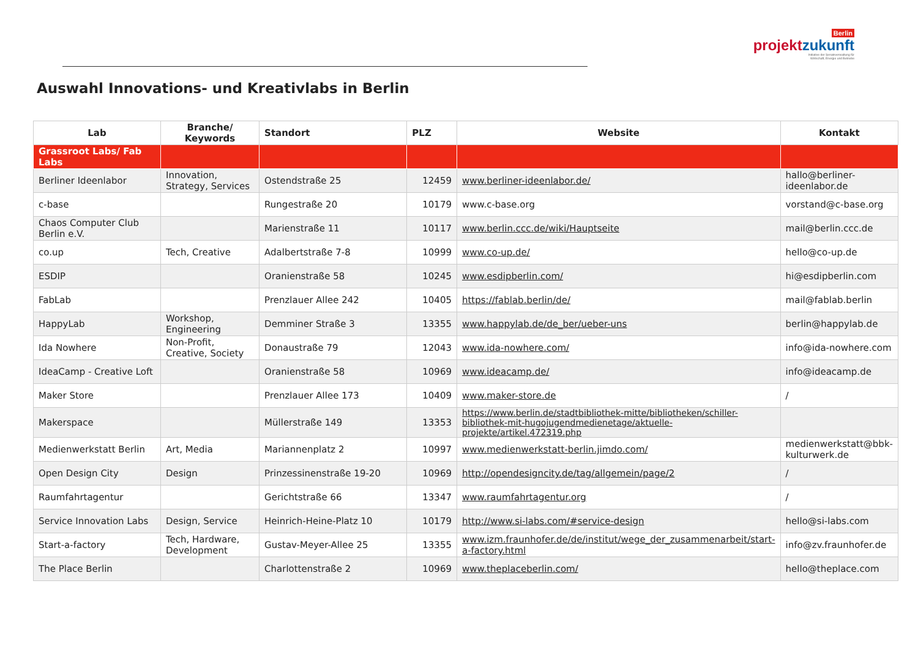Berlin
projektzukunft
Initiative der Senatsverwaltung für
Wirtschaft, Energie und Betriebe
Auswahl Innovations- und Kreativlabs in Berlin
| Lab | Branche/ Keywords | Standort | PLZ | Website | Kontakt |
| --- | --- | --- | --- | --- | --- |
| Grassroot Labs/ Fab Labs | | | | | |
| Berliner Ideenlabor | Innovation, Strategy, Services | Ostendstraße 25 | 12459 | www.berliner-ideenlabor.de/ | hallo@berliner-ideenlabor.de |
| c-base | | Rungestraße 20 | 10179 | www.c-base.org | vorstand@c-base.org |
| Chaos Computer Club Berlin e.V. | | Marienstraße 11 | 10117 | www.berlin.ccc.de/wiki/Hauptseite | mail@berlin.ccc.de |
| co.up | Tech, Creative | Adalbertstraße 7-8 | 10999 | www.co-up.de/ | hello@co-up.de |
| ESDIP | | Oranienstraße 58 | 10245 | www.esdipberlin.com/ | hi@esdipberlin.com |
| FabLab | | Prenzlauer Allee 242 | 10405 | https://fablab.berlin/de/ | mail@fablab.berlin |
| HappyLab | Workshop, Engineering | Demminer Straße 3 | 13355 | www.happylab.de/de_ber/ueber-uns | berlin@happylab.de |
| Ida Nowhere | Non-Profit, Creative, Society | Donaustraße 79 | 12043 | www.ida-nowhere.com/ | info@ida-nowhere.com |
| IdeaCamp - Creative Loft | | Oranienstraße 58 | 10969 | www.ideacamp.de/ | info@ideacamp.de |
| Maker Store | | Prenzlauer Allee 173 | 10409 | www.maker-store.de | / |
| Makerspace | | Müllerstraße 149 | 13353 | https://www.berlin.de/stadtbibliothek-mitte/bibliotheken/schiller-bibliothek-mit-hugojugendmedienetage/aktuelle-projekte/artikel.472319.php | |
| Medienwerkstatt Berlin | Art, Media | Mariannenplatz 2 | 10997 | www.medienwerkstatt-berlin.jimdo.com/ | medienwerkstatt@bbk-kulturwerk.de |
| Open Design City | Design | Prinzessinenstraße 19-20 | 10969 | http://opendesigncity.de/tag/allgemein/page/2 | / |
| Raumfahrtagentur | | Gerichtstraße 66 | 13347 | www.raumfahrtagentur.org | / |
| Service Innovation Labs | Design, Service | Heinrich-Heine-Platz 10 | 10179 | http://www.si-labs.com/#service-design | hello@si-labs.com |
| Start-a-factory | Tech, Hardware, Development | Gustav-Meyer-Allee 25 | 13355 | www.izm.fraunhofer.de/de/institut/wege_der_zusammenarbeit/start-a-factory.html | info@zv.fraunhofer.de |
| The Place Berlin | | Charlottenstraße 2 | 10969 | www.theplaceberlin.com/ | hello@theplace.com |